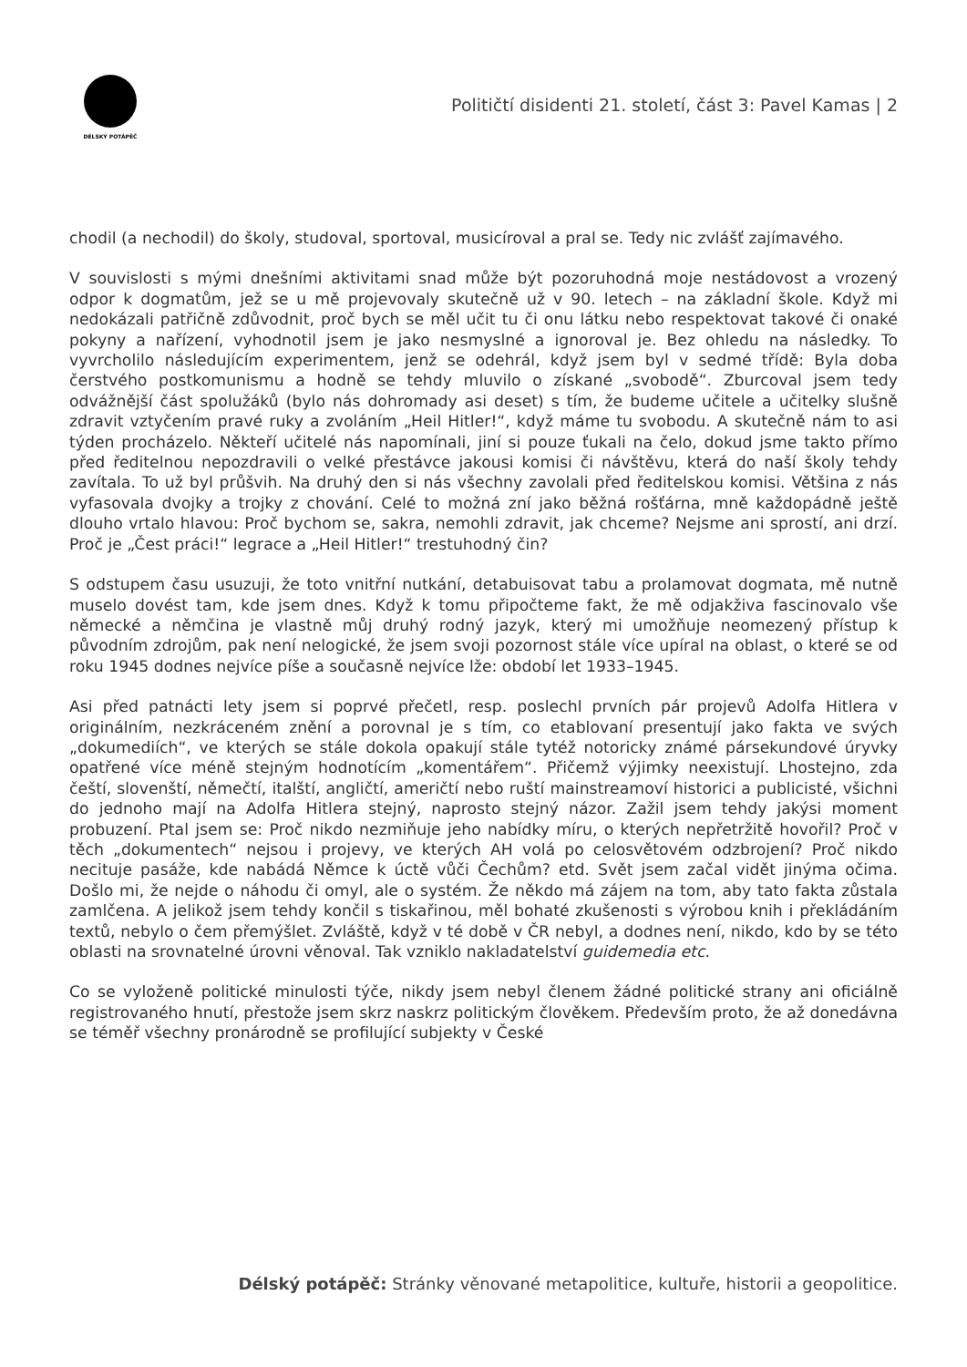DÉLSKÝ POTÁPĚČ
Političtí disidenti 21. století, část 3: Pavel Kamas | 2
chodil (a nechodil) do školy, studoval, sportoval, musicíroval a pral se. Tedy nic zvlášť zajímavého.
V souvislosti s mými dnešními aktivitami snad může být pozoruhodná moje nestádovost a vrozený odpor k dogmatům, jež se u mě projevovaly skutečně už v 90. letech – na základní škole. Když mi nedokázali patřičně zdůvodnit, proč bych se měl učit tu či onu látku nebo respektovat takové či onaké pokyny a nařízení, vyhodnotil jsem je jako nesmyslné a ignoroval je. Bez ohledu na následky. To vyvrcholilo následujícím experimentem, jenž se odehrál, když jsem byl v sedmé třídě: Byla doba čerstvého postkomunismu a hodně se tehdy mluvilo o získané „svobodě“. Zburcoval jsem tedy odvážnější část spolužáků (bylo nás dohromady asi deset) s tím, že budeme učitele a učitelky slušně zdravit vztyčením pravé ruky a zvoláním „Heil Hitler!“, když máme tu svobodu. A skutečně nám to asi týden procházelo. Někteří učitelé nás napomínali, jiní si pouze ťukali na čelo, dokud jsme takto přímo před ředitelnou nepozdravili o velké přestávce jakousi komisi či návštěvu, která do naší školy tehdy zavítala. To už byl průšvih. Na druhý den si nás všechny zavolali před ředitelskou komisi. Většina z nás vyfasovala dvojky a trojky z chování. Celé to možná zní jako běžná rošťárna, mně každopádně ještě dlouho vrtalo hlavou: Proč bychom se, sakra, nemohli zdravit, jak chceme? Nejsme ani sprostí, ani drzí. Proč je „Čest práci!“ legrace a „Heil Hitler!“ trestuhodný čin?
S odstupem času usuzuji, že toto vnitřní nutkání, detabuisovat tabu a prolamovat dogmata, mě nutně muselo dovést tam, kde jsem dnes. Když k tomu připočteme fakt, že mě odjakživa fascinovalo vše německé a němčina je vlastně můj druhý rodný jazyk, který mi umožňuje neomezený přístup k původním zdrojům, pak není nelogické, že jsem svoji pozornost stále více upíral na oblast, o které se od roku 1945 dodnes nejvíce píše a současně nejvíce lže: období let 1933–1945.
Asi před patnácti lety jsem si poprvé přečetl, resp. poslechl prvních pár projevů Adolfa Hitlera v originálním, nezkráceném znění a porovnal je s tím, co etablovaní presentují jako fakta ve svých „dokumediích“, ve kterých se stále dokola opakují stále tytéž notoricky známé pársekundové úryvky opatřené více méně stejným hodnotícím „komentářem“. Přičemž výjimky neexistují. Lhostejno, zda čeští, slovenští, němečtí, italští, angličtí, američtí nebo ruští mainstreamoví historici a publicisté, všichni do jednoho mají na Adolfa Hitlera stejný, naprosto stejný názor. Zažil jsem tehdy jakýsi moment probuzení. Ptal jsem se: Proč nikdo nezmiňuje jeho nabídky míru, o kterých nepřetržitě hovořil? Proč v těch „dokumentech“ nejsou i projevy, ve kterých AH volá po celosvětovém odzbrojení? Proč nikdo necituje pasáže, kde nabádá Němce k úctě vůči Čechům? etd. Svět jsem začal vidět jinýma očima. Došlo mi, že nejde o náhodu či omyl, ale o systém. Že někdo má zájem na tom, aby tato fakta zůstala zamlčena. A jelikož jsem tehdy končil s tiskařinou, měl bohaté zkušenosti s výrobou knih i překládáním textů, nebylo o čem přemýšlet. Zvláště, když v té době v ČR nebyl, a dodnes není, nikdo, kdo by se této oblasti na srovnatelné úrovni věnoval. Tak vzniklo nakladatelství guidemedia etc.
Co se vyloženě politické minulosti týče, nikdy jsem nebyl členem žádné politické strany ani oficiálně registrovaného hnutí, přestože jsem skrz naskrz politickým člověkem. Především proto, že až donedávna se téměř všechny pronárodně se profilující subjekty v České
Délský potápěč: Stránky věnované metapolitice, kultuře, historii a geopolitice.